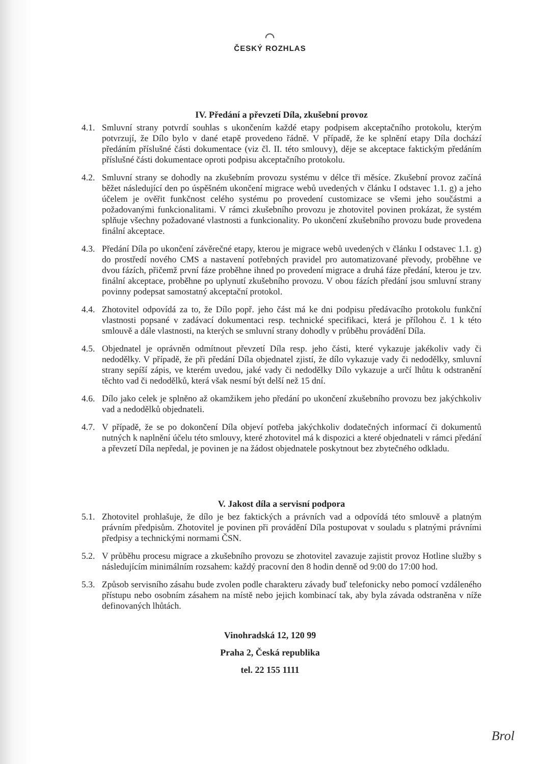◠
ČESKÝ ROZHLAS
IV. Předání a převzetí Díla, zkušební provoz
4.1.
Smluvní strany potvrdí souhlas s ukončením každé etapy podpisem akceptačního protokolu, kterým potvrzují, že Dílo bylo v dané etapě provedeno řádně. V případě, že ke splnění etapy Díla dochází předáním příslušné části dokumentace (viz čl. II. této smlouvy), děje se akceptace faktickým předáním příslušné části dokumentace oproti podpisu akceptačního protokolu.
4.2.
Smluvní strany se dohodly na zkušebním provozu systému v délce tři měsíce. Zkušební provoz začíná běžet následující den po úspěšném ukončení migrace webů uvedených v článku I odstavec 1.1. g) a jeho účelem je ověřit funkčnost celého systému po provedení customizace se všemi jeho součástmi a požadovanými funkcionalitami. V rámci zkušebního provozu je zhotovitel povinen prokázat, že systém splňuje všechny požadované vlastnosti a funkcionality. Po ukončení zkušebního provozu bude provedena finální akceptace.
4.3.
Předání Díla po ukončení závěrečné etapy, kterou je migrace webů uvedených v článku I odstavec 1.1. g) do prostředí nového CMS a nastavení potřebných pravidel pro automatizované převody, proběhne ve dvou fázích, přičemž první fáze proběhne ihned po provedení migrace a druhá fáze předání, kterou je tzv. finální akceptace, proběhne po uplynutí zkušebního provozu. V obou fázích předání jsou smluvní strany povinny podepsat samostatný akceptační protokol.
4.4.
Zhotovitel odpovídá za to, že Dílo popř. jeho část má ke dni podpisu předávacího protokolu funkční vlastnosti popsané v zadávací dokumentaci resp. technické specifikaci, která je přílohou č. 1 k této smlouvě a dále vlastnosti, na kterých se smluvní strany dohodly v průběhu provádění Díla.
4.5.
Objednatel je oprávněn odmítnout převzetí Díla resp. jeho části, které vykazuje jakékoliv vady či nedodělky. V případě, že při předání Díla objednatel zjistí, že dílo vykazuje vady či nedodělky, smluvní strany sepíší zápis, ve kterém uvedou, jaké vady či nedodělky Dílo vykazuje a určí lhůtu k odstranění těchto vad či nedodělků, která však nesmí být delší než 15 dní.
4.6.
Dílo jako celek je splněno až okamžikem jeho předání po ukončení zkušebního provozu bez jakýchkoliv vad a nedodělků objednateli.
4.7.
V případě, že se po dokončení Díla objeví potřeba jakýchkoliv dodatečných informací či dokumentů nutných k naplnění účelu této smlouvy, které zhotovitel má k dispozici a které objednateli v rámci předání a převzetí Díla nepředal, je povinen je na žádost objednatele poskytnout bez zbytečného odkladu.
V. Jakost díla a servisní podpora
5.1.
Zhotovitel prohlašuje, že dílo je bez faktických a právních vad a odpovídá této smlouvě a platným právním předpisům. Zhotovitel je povinen při provádění Díla postupovat v souladu s platnými právními předpisy a technickými normami ČSN.
5.2.
V průběhu procesu migrace a zkušebního provozu se zhotovitel zavazuje zajistit provoz Hotline služby s následujícím minimálním rozsahem: každý pracovní den 8 hodin denně od 9:00 do 17:00 hod.
5.3.
Způsob servisního zásahu bude zvolen podle charakteru závady buď telefonicky nebo pomocí vzdáleného přístupu nebo osobním zásahem na místě nebo jejich kombinací tak, aby byla závada odstraněna v níže definovaných lhůtách.
Vinohradská 12, 120 99
Praha 2, Česká republika
tel. 22 155 1111
Brol